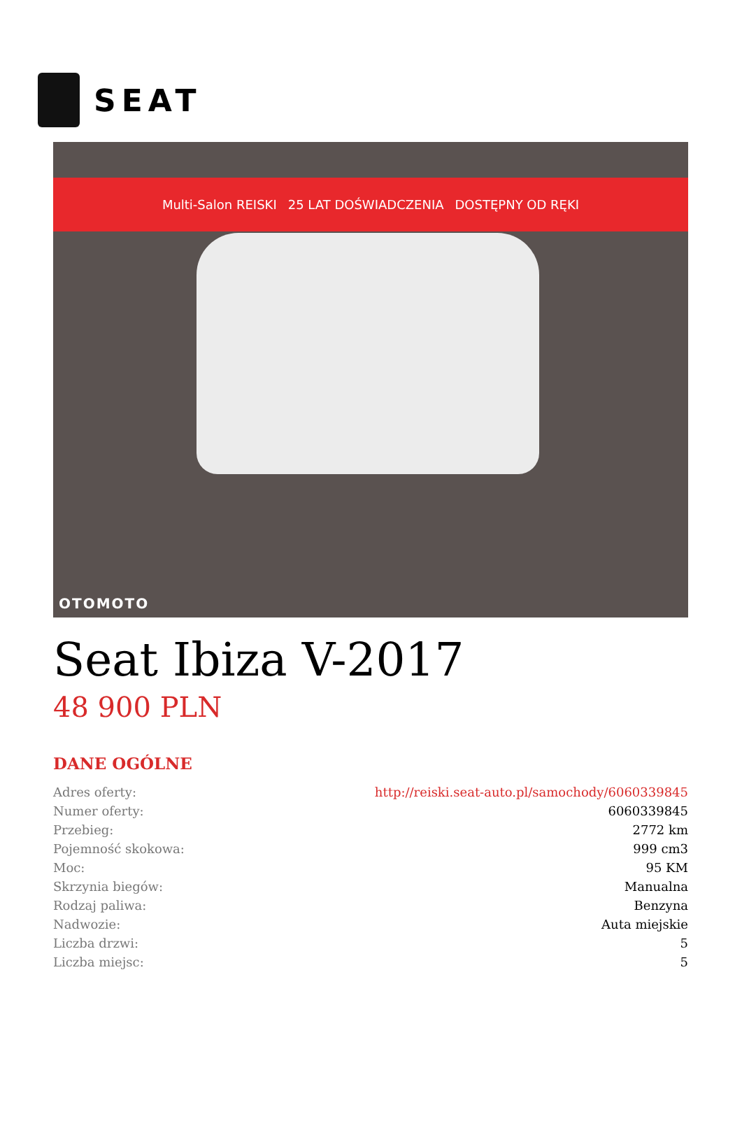SEAT
Multi-Salon REISKI 25 LAT DOŚWIADCZENIA DOSTĘPNY OD RĘKI
OTOMOTO
Seat Ibiza V-2017
48 900 PLN
DANE OGÓLNE
| Adres oferty: | http://reiski.seat-auto.pl/samochody/6060339845 |
| Numer oferty: | 6060339845 |
| Przebieg: | 2772 km |
| Pojemność skokowa: | 999 cm3 |
| Moc: | 95 KM |
| Skrzynia biegów: | Manualna |
| Rodzaj paliwa: | Benzyna |
| Nadwozie: | Auta miejskie |
| Liczba drzwi: | 5 |
| Liczba miejsc: | 5 |